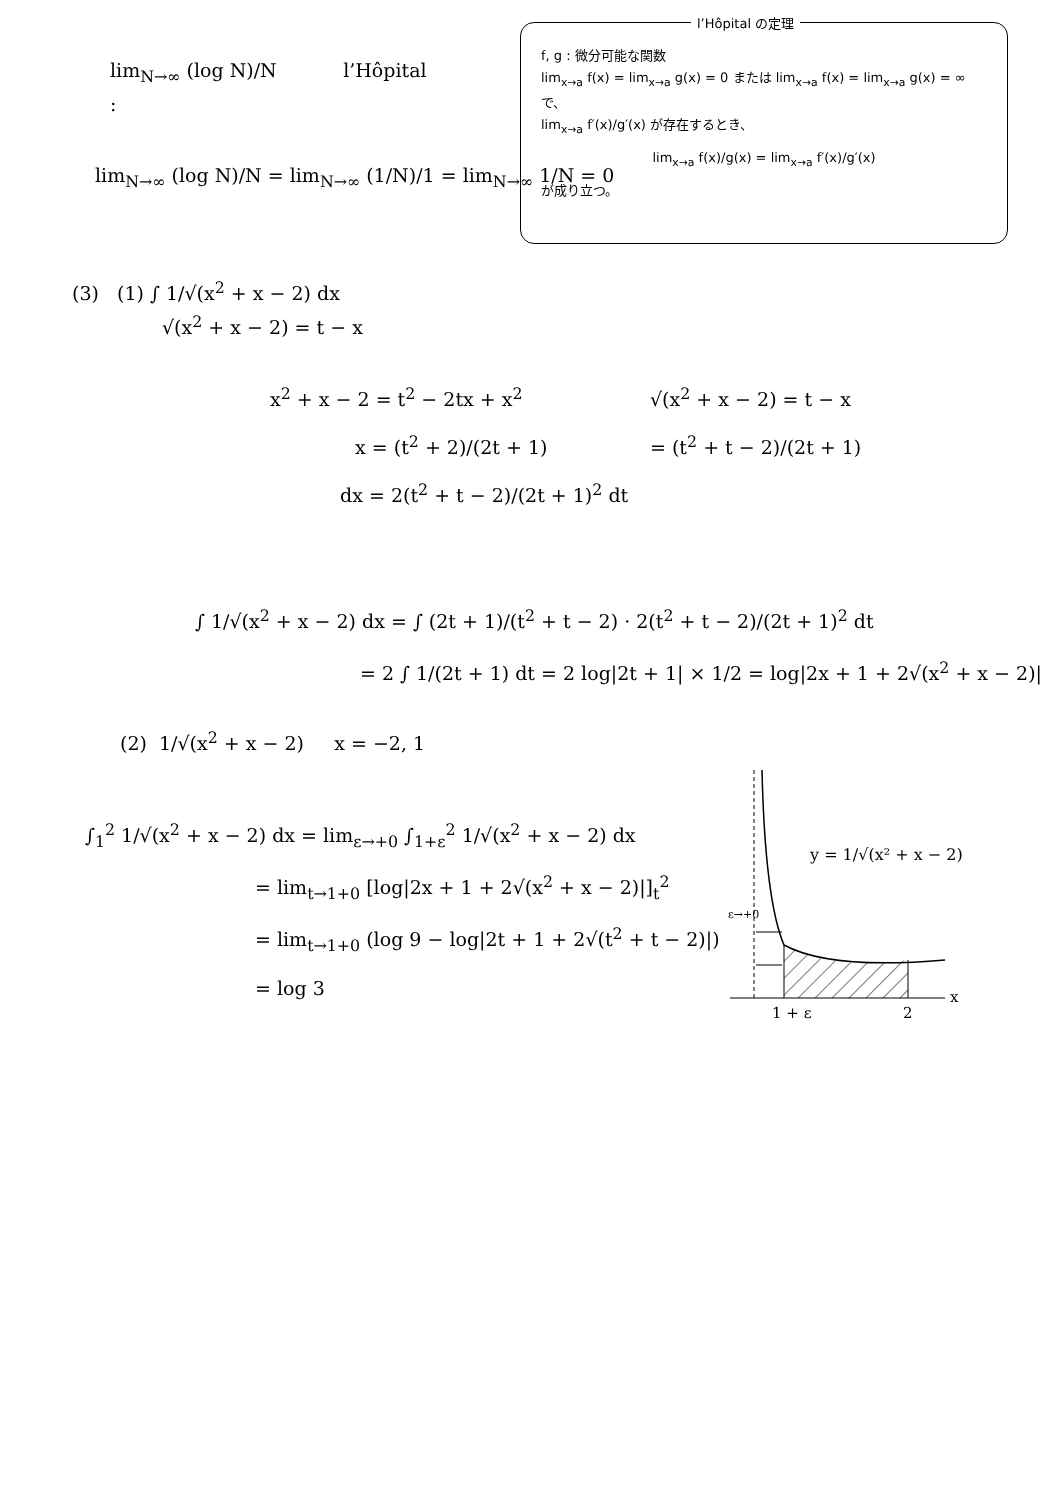lim<sub>N→∞</sub> (log N)/N l’Hôpital
:
lim<sub>N→∞</sub> (log N)/N = lim<sub>N→∞</sub> (1/N)/1 = lim<sub>N→∞</sub> 1/N = 0
l’Hôpital の定理
f, g : 微分可能な関数
lim<sub>x→a</sub> f(x) = lim<sub>x→a</sub> g(x) = 0 または lim<sub>x→a</sub> f(x) = lim<sub>x→a</sub> g(x) = ∞ で、
lim<sub>x→a</sub> f′(x)/g′(x) が存在するとき、
lim<sub>x→a</sub> f(x)/g(x) = lim<sub>x→a</sub> f′(x)/g′(x)
が成り立つ。
(3) (1) ∫ 1/√(x<sup>2</sup> + x − 2) dx
√(x<sup>2</sup> + x − 2) = t − x
x<sup>2</sup> + x − 2 = t<sup>2</sup> − 2tx + x<sup>2</sup>
x = (t<sup>2</sup> + 2)/(2t + 1)
dx = 2(t<sup>2</sup> + t − 2)/(2t + 1)<sup>2</sup> dt
√(x<sup>2</sup> + x − 2) = t − x
= (t<sup>2</sup> + t − 2)/(2t + 1)
∫ 1/√(x<sup>2</sup> + x − 2) dx = ∫ (2t + 1)/(t<sup>2</sup> + t − 2) · 2(t<sup>2</sup> + t − 2)/(2t + 1)<sup>2</sup> dt
= 2 ∫ 1/(2t + 1) dt = 2 log|2t + 1| × 1/2 = log|2x + 1 + 2√(x<sup>2</sup> + x − 2)|
(2) 1/√(x<sup>2</sup> + x − 2) x = −2, 1
∫<sub>1</sub><sup>2</sup> 1/√(x<sup>2</sup> + x − 2) dx = lim<sub>ε→+0</sub> ∫<sub>1+ε</sub><sup>2</sup> 1/√(x<sup>2</sup> + x − 2) dx
= lim<sub>t→1+0</sub> [log|2x + 1 + 2√(x<sup>2</sup> + x − 2)|]<sub>t</sub><sup>2</sup>
= lim<sub>t→1+0</sub> (log 9 − log|2t + 1 + 2√(t<sup>2</sup> + t − 2)|)
= log 3
ε→+0
1 + ε
2
x
y = 1/√(x² + x − 2)